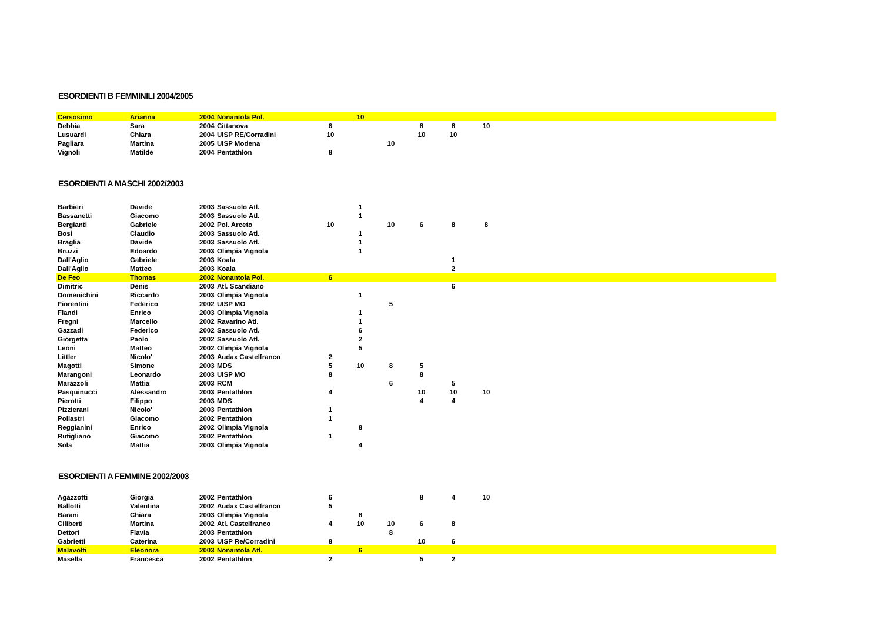ESORDIENTI B FEMMINILI 2004/2005
| Cersosimo | Arianna | 2004 | Nonantola Pol. | | 10 | | | | | |
| Debbia | Sara | 2004 | Cittanova | 6 | | | 8 | 8 | 10 | |
| Lusuardi | Chiara | 2004 | UISP RE/Corradini | 10 | | | 10 | 10 | | |
| Pagliara | Martina | 2005 | UISP Modena | | | 10 | | | | |
| Vignoli | Matilde | 2004 | Pentathlon | 8 | | | | | | |
ESORDIENTI A MASCHI 2002/2003
| Barbieri | Davide | 2003 | Sassuolo Atl. | | 1 | | | | | |
| Bassanetti | Giacomo | 2003 | Sassuolo Atl. | | 1 | | | | | |
| Bergianti | Gabriele | 2002 | Pol. Arceto | 10 | | 10 | 6 | 8 | 8 | |
| Bosi | Claudio | 2003 | Sassuolo Atl. | | 1 | | | | | |
| Braglia | Davide | 2003 | Sassuolo Atl. | | 1 | | | | | |
| Bruzzi | Edoardo | 2003 | Olimpia Vignola | | 1 | | | | | |
| Dall'Aglio | Gabriele | 2003 | Koala | | | | | 1 | | |
| Dall'Aglio | Matteo | 2003 | Koala | | | | | 2 | | |
| De Feo | Thomas | 2002 | Nonantola Pol. | 6 | | | | | | |
| Dimitric | Denis | 2003 | Atl. Scandiano | | | | | 6 | | |
| Domenichini | Riccardo | 2003 | Olimpia Vignola | | 1 | | | | | |
| Fiorentini | Federico | 2002 | UISP MO | | | 5 | | | | |
| Flandi | Enrico | 2003 | Olimpia Vignola | | 1 | | | | | |
| Fregni | Marcello | 2002 | Ravarino Atl. | | 1 | | | | | |
| Gazzadi | Federico | 2002 | Sassuolo Atl. | | 6 | | | | | |
| Giorgetta | Paolo | 2002 | Sassuolo Atl. | | 2 | | | | | |
| Leoni | Matteo | 2002 | Olimpia Vignola | | 5 | | | | | |
| Littler | Nicolo' | 2003 | Audax Castelfranco | 2 | | | | | | |
| Magotti | Simone | 2003 | MDS | 5 | 10 | 8 | 5 | | | |
| Marangoni | Leonardo | 2003 | UISP MO | 8 | | | 8 | | | |
| Marazzoli | Mattia | 2003 | RCM | | | 6 | | 5 | | |
| Pasquinucci | Alessandro | 2003 | Pentathlon | 4 | | | 10 | 10 | 10 | |
| Pierotti | Filippo | 2003 | MDS | | | | 4 | 4 | | |
| Pizzierani | Nicolo' | 2003 | Pentathlon | 1 | | | | | | |
| Pollastri | Giacomo | 2002 | Pentathlon | 1 | | | | | | |
| Reggianini | Enrico | 2002 | Olimpia Vignola | | 8 | | | | | |
| Rutigliano | Giacomo | 2002 | Pentathlon | 1 | | | | | | |
| Sola | Mattia | 2003 | Olimpia Vignola | | 4 | | | | | |
ESORDIENTI A FEMMINE 2002/2003
| Agazzotti | Giorgia | 2002 | Pentathlon | 6 | | | 8 | 4 | 10 | |
| Ballotti | Valentina | 2002 | Audax Castelfranco | 5 | | | | | | |
| Barani | Chiara | 2003 | Olimpia Vignola | | 8 | | | | | |
| Ciliberti | Martina | 2002 | Atl. Castelfranco | 4 | 10 | 10 | 6 | 8 | | |
| Dettori | Flavia | 2003 | Pentathlon | | | 8 | | | | |
| Gabrietti | Caterina | 2003 | UISP Re/Corradini | 8 | | | 10 | 6 | | |
| Malavolti | Eleonora | 2003 | Nonantola Atl. | | 6 | | | | | |
| Masella | Francesca | 2002 | Pentathlon | 2 | | | 5 | 2 | | |